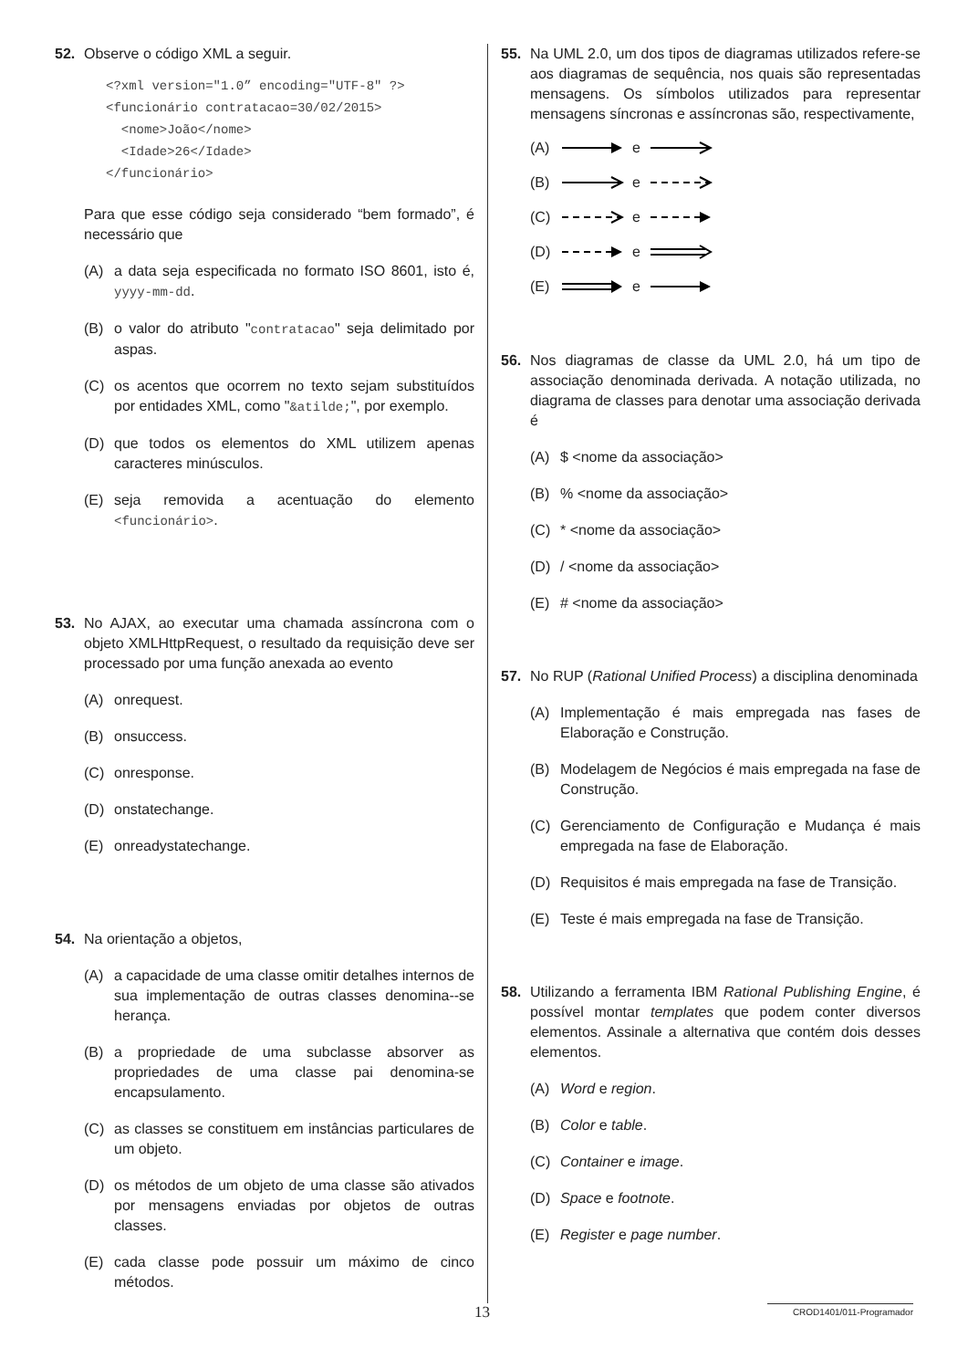52. Observe o código XML a seguir.
<?xml version="1.0” encoding="UTF-8" ?>
<funcionário contratacao=30/02/2015>
  <nome>João</nome>
  <Idade>26</Idade>
</funcionário>
Para que esse código seja considerado “bem formado”, é necessário que
(A) a data seja especificada no formato ISO 8601, isto é, yyyy-mm-dd.
(B) o valor do atributo "contratacao" seja delimitado por aspas.
(C) os acentos que ocorrem no texto sejam substituídos por entidades XML, como "&atilde;", por exemplo.
(D) que todos os elementos do XML utilizem apenas caracteres minúsculos.
(E) seja removida a acentuação do elemento <funcionário>.
53. No AJAX, ao executar uma chamada assíncrona com o objeto XMLHttpRequest, o resultado da requisição deve ser processado por uma função anexada ao evento
(A) onrequest.
(B) onsuccess.
(C) onresponse.
(D) onstatechange.
(E) onreadystatechange.
54. Na orientação a objetos,
(A) a capacidade de uma classe omitir detalhes internos de sua implementação de outras classes denomina--se herança.
(B) a propriedade de uma subclasse absorver as propriedades de uma classe pai denomina-se encapsulamento.
(C) as classes se constituem em instâncias particulares de um objeto.
(D) os métodos de um objeto de uma classe são ativados por mensagens enviadas por objetos de outras classes.
(E) cada classe pode possuir um máximo de cinco métodos.
55. Na UML 2.0, um dos tipos de diagramas utilizados refere-se aos diagramas de sequência, nos quais são representadas mensagens. Os símbolos utilizados para representar mensagens síncronas e assíncronas são, respectivamente,
(A) e
(B) e
(C) e
(D) e
(E) e
56. Nos diagramas de classe da UML 2.0, há um tipo de associação denominada derivada. A notação utilizada, no diagrama de classes para denotar uma associação derivada é
(A) $ <nome da associação>
(B)% <nome da associação>
(C) * <nome da associação>
(D) / <nome da associação>
(E) # <nome da associação>
57. No RUP (Rational Unified Process) a disciplina denominada
(A) Implementação é mais empregada nas fases de Elaboração e Construção.
(B) Modelagem de Negócios é mais empregada na fase de Construção.
(C) Gerenciamento de Configuração e Mudança é mais empregada na fase de Elaboração.
(D) Requisitos é mais empregada na fase de Transição.
(E) Teste é mais empregada na fase de Transição.
58. Utilizando a ferramenta IBM Rational Publishing Engine, é possível montar templates que podem conter diversos elementos. Assinale a alternativa que contém dois desses elementos.
(A) Word e region.
(B) Color e table.
(C) Container e image.
(D) Space e footnote.
(E) Register e page number.
13 CROD1401/011-Programador